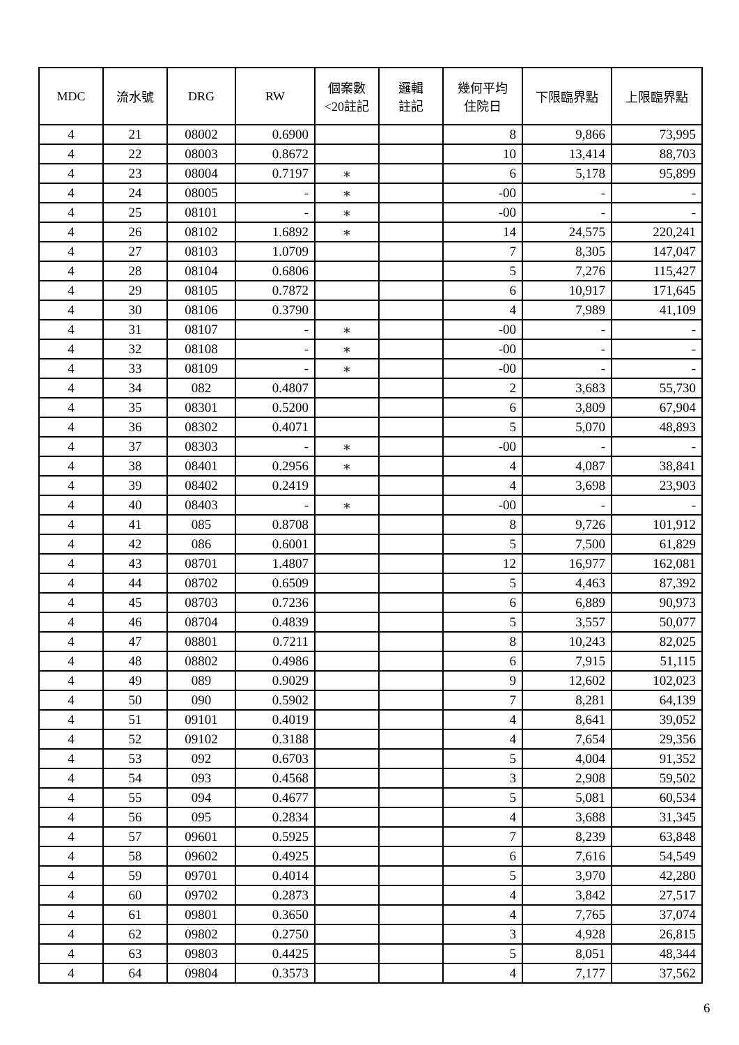| MDC | 流水號 | DRG | RW | 個案數 <20註記 | 邏輯 註記 | 幾何平均 住院日 | 下限臨界點 | 上限臨界點 |
| --- | --- | --- | --- | --- | --- | --- | --- | --- |
| 4 | 21 | 08002 | 0.6900 | | | 8 | 9,866 | 73,995 |
| 4 | 22 | 08003 | 0.8672 | | | 10 | 13,414 | 88,703 |
| 4 | 23 | 08004 | 0.7197 | ∗ | | 6 | 5,178 | 95,899 |
| 4 | 24 | 08005 | - | ∗ | | -00 | - | - |
| 4 | 25 | 08101 | - | ∗ | | -00 | - | - |
| 4 | 26 | 08102 | 1.6892 | ∗ | | 14 | 24,575 | 220,241 |
| 4 | 27 | 08103 | 1.0709 | | | 7 | 8,305 | 147,047 |
| 4 | 28 | 08104 | 0.6806 | | | 5 | 7,276 | 115,427 |
| 4 | 29 | 08105 | 0.7872 | | | 6 | 10,917 | 171,645 |
| 4 | 30 | 08106 | 0.3790 | | | 4 | 7,989 | 41,109 |
| 4 | 31 | 08107 | - | ∗ | | -00 | - | - |
| 4 | 32 | 08108 | - | ∗ | | -00 | - | - |
| 4 | 33 | 08109 | - | ∗ | | -00 | - | - |
| 4 | 34 | 082 | 0.4807 | | | 2 | 3,683 | 55,730 |
| 4 | 35 | 08301 | 0.5200 | | | 6 | 3,809 | 67,904 |
| 4 | 36 | 08302 | 0.4071 | | | 5 | 5,070 | 48,893 |
| 4 | 37 | 08303 | - | ∗ | | -00 | - | - |
| 4 | 38 | 08401 | 0.2956 | ∗ | | 4 | 4,087 | 38,841 |
| 4 | 39 | 08402 | 0.2419 | | | 4 | 3,698 | 23,903 |
| 4 | 40 | 08403 | - | ∗ | | -00 | - | - |
| 4 | 41 | 085 | 0.8708 | | | 8 | 9,726 | 101,912 |
| 4 | 42 | 086 | 0.6001 | | | 5 | 7,500 | 61,829 |
| 4 | 43 | 08701 | 1.4807 | | | 12 | 16,977 | 162,081 |
| 4 | 44 | 08702 | 0.6509 | | | 5 | 4,463 | 87,392 |
| 4 | 45 | 08703 | 0.7236 | | | 6 | 6,889 | 90,973 |
| 4 | 46 | 08704 | 0.4839 | | | 5 | 3,557 | 50,077 |
| 4 | 47 | 08801 | 0.7211 | | | 8 | 10,243 | 82,025 |
| 4 | 48 | 08802 | 0.4986 | | | 6 | 7,915 | 51,115 |
| 4 | 49 | 089 | 0.9029 | | | 9 | 12,602 | 102,023 |
| 4 | 50 | 090 | 0.5902 | | | 7 | 8,281 | 64,139 |
| 4 | 51 | 09101 | 0.4019 | | | 4 | 8,641 | 39,052 |
| 4 | 52 | 09102 | 0.3188 | | | 4 | 7,654 | 29,356 |
| 4 | 53 | 092 | 0.6703 | | | 5 | 4,004 | 91,352 |
| 4 | 54 | 093 | 0.4568 | | | 3 | 2,908 | 59,502 |
| 4 | 55 | 094 | 0.4677 | | | 5 | 5,081 | 60,534 |
| 4 | 56 | 095 | 0.2834 | | | 4 | 3,688 | 31,345 |
| 4 | 57 | 09601 | 0.5925 | | | 7 | 8,239 | 63,848 |
| 4 | 58 | 09602 | 0.4925 | | | 6 | 7,616 | 54,549 |
| 4 | 59 | 09701 | 0.4014 | | | 5 | 3,970 | 42,280 |
| 4 | 60 | 09702 | 0.2873 | | | 4 | 3,842 | 27,517 |
| 4 | 61 | 09801 | 0.3650 | | | 4 | 7,765 | 37,074 |
| 4 | 62 | 09802 | 0.2750 | | | 3 | 4,928 | 26,815 |
| 4 | 63 | 09803 | 0.4425 | | | 5 | 8,051 | 48,344 |
| 4 | 64 | 09804 | 0.3573 | | | 4 | 7,177 | 37,562 |
6